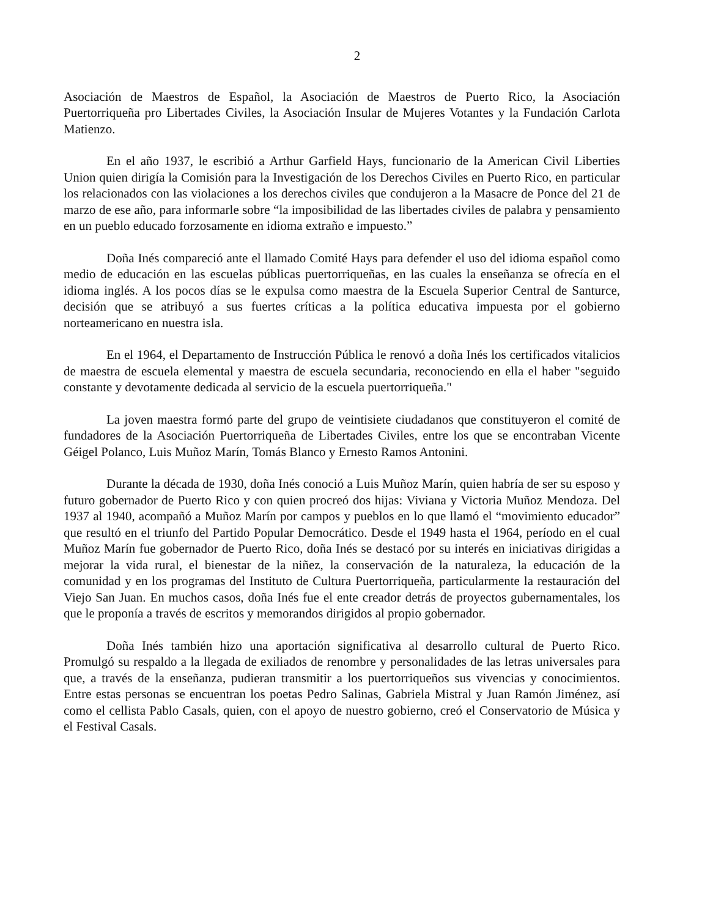2
Asociación de Maestros de Español, la Asociación de Maestros de Puerto Rico, la Asociación Puertorriqueña pro Libertades Civiles, la Asociación Insular de Mujeres Votantes y la Fundación Carlota Matienzo.
En el año 1937, le escribió a Arthur Garfield Hays, funcionario de la American Civil Liberties Union quien dirigía la Comisión para la Investigación de los Derechos Civiles en Puerto Rico, en particular los relacionados con las violaciones a los derechos civiles que condujeron a la Masacre de Ponce del 21 de marzo de ese año, para informarle sobre “la imposibilidad de las libertades civiles de palabra y pensamiento en un pueblo educado forzosamente en idioma extraño e impuesto.”
Doña Inés compareció ante el llamado Comité Hays para defender el uso del idioma español como medio de educación en las escuelas públicas puertorriqueñas, en las cuales la enseñanza se ofrecía en el idioma inglés. A los pocos días se le expulsa como maestra de la Escuela Superior Central de Santurce, decisión que se atribuyó a sus fuertes críticas a la política educativa impuesta por el gobierno norteamericano en nuestra isla.
En el 1964, el Departamento de Instrucción Pública le renovó a doña Inés los certificados vitalicios de maestra de escuela elemental y maestra de escuela secundaria, reconociendo en ella el haber "seguido constante y devotamente dedicada al servicio de la escuela puertorriqueña."
La joven maestra formó parte del grupo de veintisiete ciudadanos que constituyeron el comité de fundadores de la Asociación Puertorriqueña de Libertades Civiles, entre los que se encontraban Vicente Géigel Polanco, Luis Muñoz Marín, Tomás Blanco y Ernesto Ramos Antonini.
Durante la década de 1930, doña Inés conoció a Luis Muñoz Marín, quien habría de ser su esposo y futuro gobernador de Puerto Rico y con quien procreó dos hijas: Viviana y Victoria Muñoz Mendoza. Del 1937 al 1940, acompañó a Muñoz Marín por campos y pueblos en lo que llamó el “movimiento educador” que resultó en el triunfo del Partido Popular Democrático. Desde el 1949 hasta el 1964, período en el cual Muñoz Marín fue gobernador de Puerto Rico, doña Inés se destacó por su interés en iniciativas dirigidas a mejorar la vida rural, el bienestar de la niñez, la conservación de la naturaleza, la educación de la comunidad y en los programas del Instituto de Cultura Puertorriqueña, particularmente la restauración del Viejo San Juan. En muchos casos, doña Inés fue el ente creador detrás de proyectos gubernamentales, los que le proponía a través de escritos y memorandos dirigidos al propio gobernador.
Doña Inés también hizo una aportación significativa al desarrollo cultural de Puerto Rico. Promulgó su respaldo a la llegada de exiliados de renombre y personalidades de las letras universales para que, a través de la enseñanza, pudieran transmitir a los puertorriqueños sus vivencias y conocimientos. Entre estas personas se encuentran los poetas Pedro Salinas, Gabriela Mistral y Juan Ramón Jiménez, así como el cellista Pablo Casals, quien, con el apoyo de nuestro gobierno, creó el Conservatorio de Música y el Festival Casals.